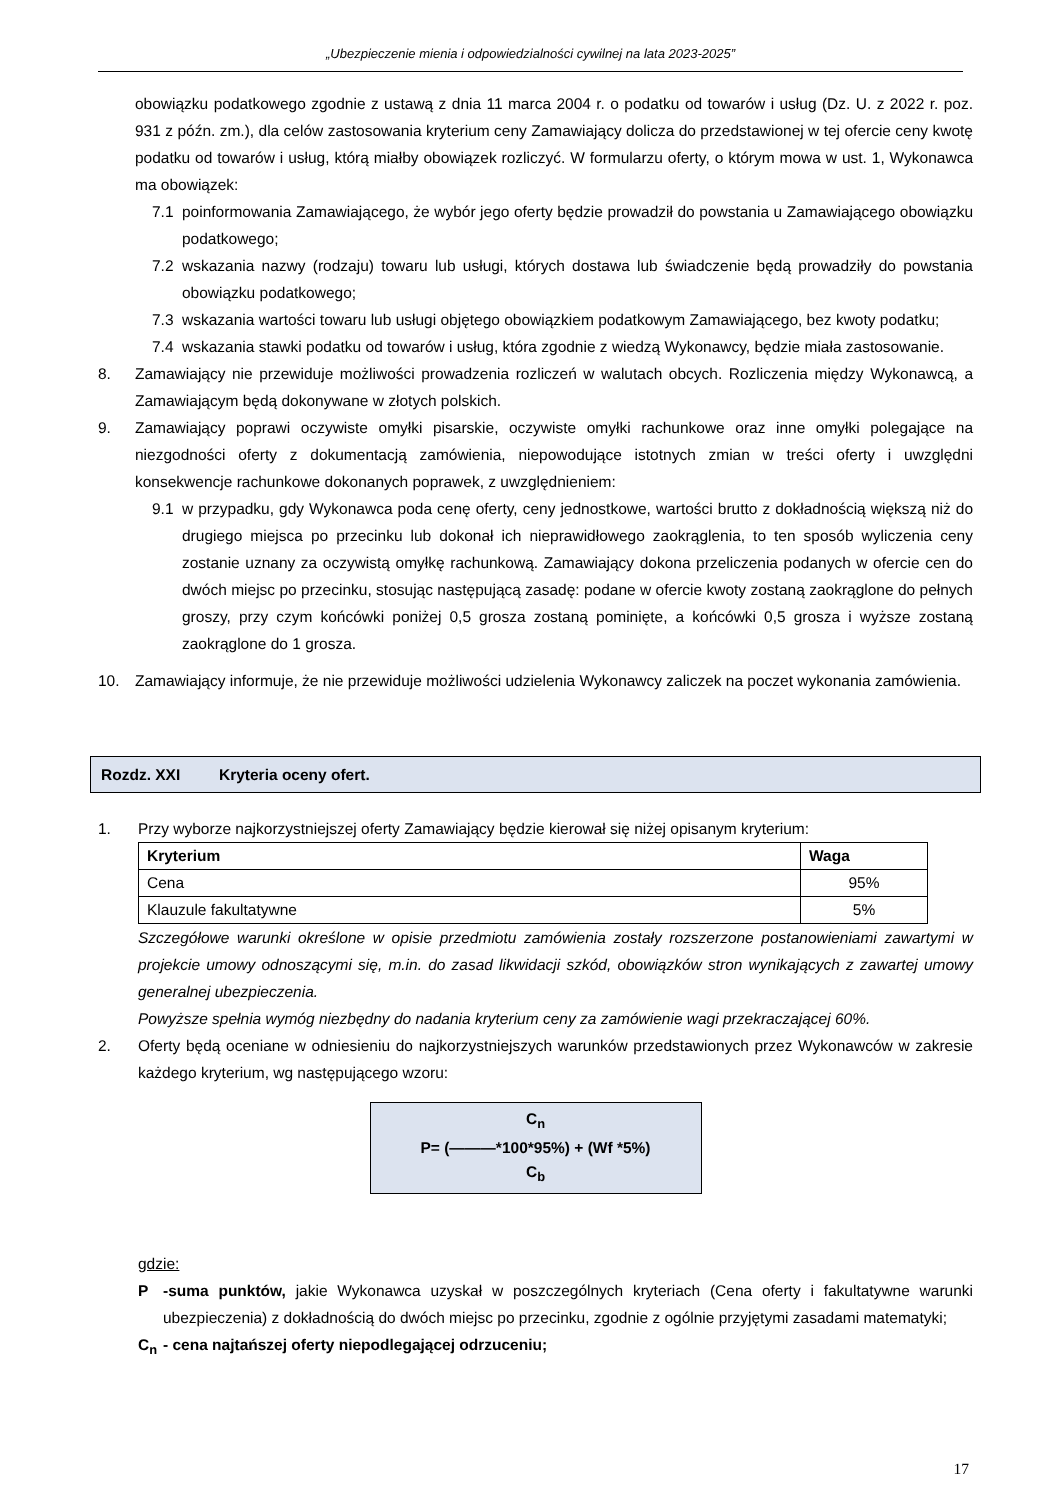„Ubezpieczenie mienia i odpowiedzialności cywilnej na lata 2023-2025”
obowiązku podatkowego zgodnie z ustawą z dnia 11 marca 2004 r. o podatku od towarów i usług (Dz. U. z 2022 r. poz. 931 z późn. zm.), dla celów zastosowania kryterium ceny Zamawiający dolicza do przedstawionej w tej ofercie ceny kwotę podatku od towarów i usług, którą miałby obowiązek rozliczyć. W formularzu oferty, o którym mowa w ust. 1, Wykonawca ma obowiązek:
7.1 poinformowania Zamawiającego, że wybór jego oferty będzie prowadził do powstania u Zamawiającego obowiązku podatkowego;
7.2 wskazania nazwy (rodzaju) towaru lub usługi, których dostawa lub świadczenie będą prowadziły do powstania obowiązku podatkowego;
7.3 wskazania wartości towaru lub usługi objętego obowiązkiem podatkowym Zamawiającego, bez kwoty podatku;
7.4 wskazania stawki podatku od towarów i usług, która zgodnie z wiedzą Wykonawcy, będzie miała zastosowanie.
8. Zamawiający nie przewiduje możliwości prowadzenia rozliczeń w walutach obcych. Rozliczenia między Wykonawcą, a Zamawiającym będą dokonywane w złotych polskich.
9. Zamawiający poprawi oczywiste omyłki pisarskie, oczywiste omyłki rachunkowe oraz inne omyłki polegające na niezgodności oferty z dokumentacją zamówienia, niepowodujące istotnych zmian w treści oferty i uwzględni konsekwencje rachunkowe dokonanych poprawek, z uwzględnieniem:
9.1 w przypadku, gdy Wykonawca poda cenę oferty, ceny jednostkowe, wartości brutto z dokładnością większą niż do drugiego miejsca po przecinku lub dokonał ich nieprawidłowego zaokrąglenia, to ten sposób wyliczenia ceny zostanie uznany za oczywistą omyłkę rachunkową. Zamawiający dokona przeliczenia podanych w ofercie cen do dwóch miejsc po przecinku, stosując następującą zasadę: podane w ofercie kwoty zostaną zaokrąglone do pełnych groszy, przy czym końcówki poniżej 0,5 grosza zostaną pominięte, a końcówki 0,5 grosza i wyższe zostaną zaokrąglone do 1 grosza.
10. Zamawiający informuje, że nie przewiduje możliwości udzielenia Wykonawcy zaliczek na poczet wykonania zamówienia.
Rozdz. XXI Kryteria oceny ofert.
1. Przy wyborze najkorzystniejszej oferty Zamawiający będzie kierował się niżej opisanym kryterium:
| Kryterium | Waga |
| --- | --- |
| Cena | 95% |
| Klauzule fakultatywne | 5% |
Szczegółowe warunki określone w opisie przedmiotu zamówienia zostały rozszerzone postanowieniami zawartymi w projekcie umowy odnoszącymi się, m.in. do zasad likwidacji szkód, obowiązków stron wynikających z zawartej umowy generalnej ubezpieczenia.
Powyższe spełnia wymóg niezbędny do nadania kryterium ceny za zamówienie wagi przekraczającej 60%.
2. Oferty będą oceniane w odniesieniu do najkorzystniejszych warunków przedstawionych przez Wykonawców w zakresie każdego kryterium, wg następującego wzoru:
C<sub>n</sub>
P= (———*100*95%) + (Wf *5%)
C<sub>b</sub>
gdzie:
P -suma punktów, jakie Wykonawca uzyskał w poszczególnych kryteriach (Cena oferty i fakultatywne warunki ubezpieczenia) z dokładnością do dwóch miejsc po przecinku, zgodnie z ogólnie przyjętymi zasadami matematyki;
C<sub>n</sub> - cena najtańszej oferty niepodlegającej odrzuceniu;
17